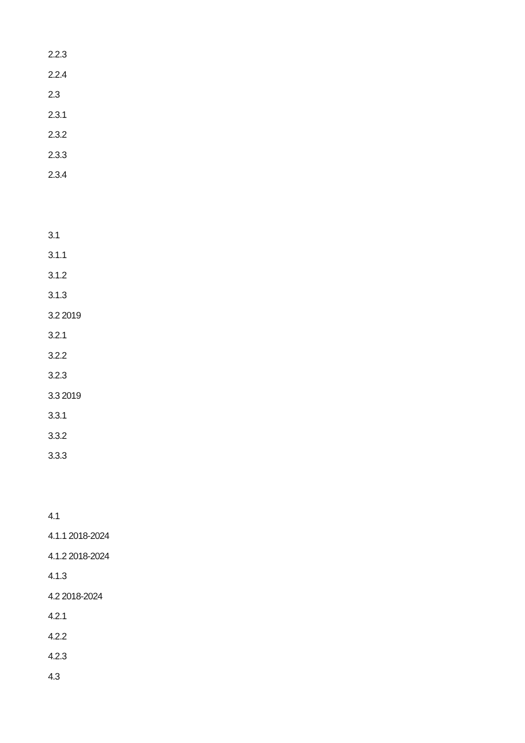2.2.3
2.2.4
2.3
2.3.1
2.3.2
2.3.3
2.3.4
3.1
3.1.1
3.1.2
3.1.3
3.2 2019
3.2.1
3.2.2
3.2.3
3.3 2019
3.3.1
3.3.2
3.3.3
4.1
4.1.1 2018-2024
4.1.2 2018-2024
4.1.3
4.2 2018-2024
4.2.1
4.2.2
4.2.3
4.3